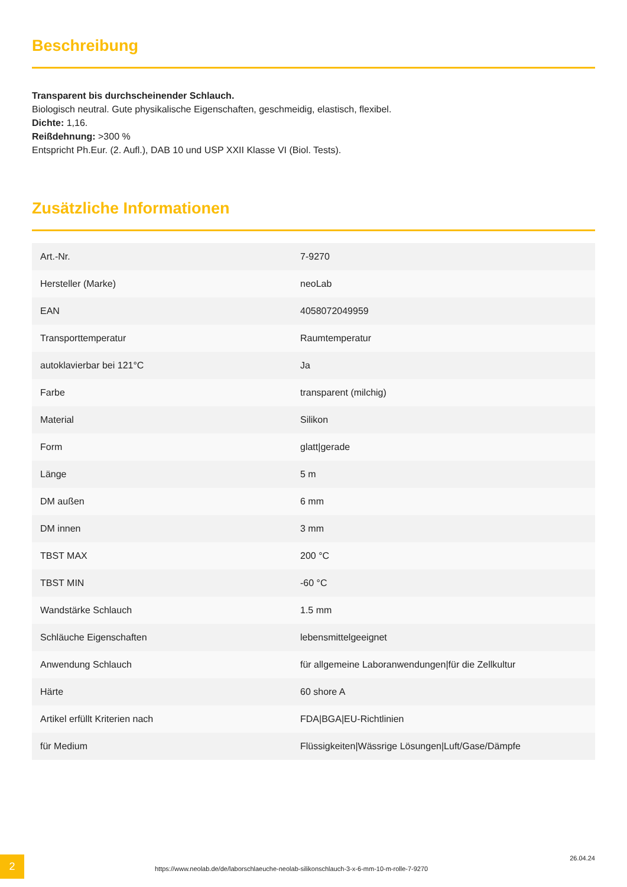Beschreibung
Transparent bis durchscheinender Schlauch.
Biologisch neutral. Gute physikalische Eigenschaften, geschmeidig, elastisch, flexibel.
Dichte: 1,16.
Reißdehnung: >300 %
Entspricht Ph.Eur. (2. Aufl.), DAB 10 und USP XXII Klasse VI (Biol. Tests).
Zusätzliche Informationen
| Art.-Nr. | 7-9270 |
| Hersteller (Marke) | neoLab |
| EAN | 4058072049959 |
| Transporttemperatur | Raumtemperatur |
| autoklavierbar bei 121°C | Ja |
| Farbe | transparent (milchig) |
| Material | Silikon |
| Form | glatt/gerade |
| Länge | 5 m |
| DM außen | 6 mm |
| DM innen | 3 mm |
| TBST MAX | 200 °C |
| TBST MIN | -60 °C |
| Wandstärke Schlauch | 1.5 mm |
| Schläuche Eigenschaften | lebensmittelgeeignet |
| Anwendung Schlauch | für allgemeine Laboranwendungen/für die Zellkultur |
| Härte | 60 shore A |
| Artikel erfüllt Kriterien nach | FDA/BGA/EU-Richtlinien |
| für Medium | Flüssigkeiten/Wässrige Lösungen/Luft/Gase/Dämpfe |
2
https://www.neolab.de/de/laborschlaeuche-neolab-silikonschlauch-3-x-6-mm-10-m-rolle-7-9270
26.04.24